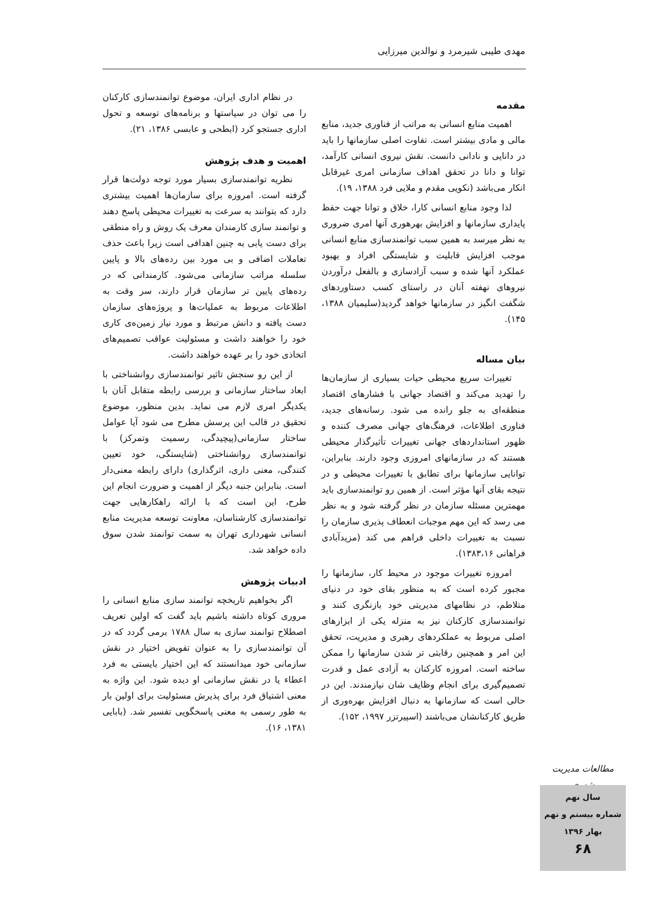مهدی طیبی شیرمرد و نوالدین میرزایی
مقدمه
اهمیت منابع انسانی به مراتب از فناوری جدید، منابع مالی و مادی بیشتر است. تفاوت اصلی سازمانها را باید در دانایی و نادانی دانست. نقش نیروی انسانی کارآمد، توانا و دانا در تحقق اهداف سازمانی امری غیرقابل انکار می‌باشد (نکویی مقدم و ملایی فرد ۱۳۸۸، ۱۹).
لذا وجود منابع انسانی کارا، خلاق و توانا جهت حفظ پایداری سازمانها و افزایش بهرهوری آنها امری ضروری به نظر میرسد به همین سبب توانمندسازی منابع انسانی موجب افزایش قابلیت و شایستگی افراد و بهبود عملکرد آنها شده و سبب آزادسازی و بالفعل درآوردن نیروهای نهفته آنان در راستای کسب دستاوردهای شگفت انگیز در سازمانها خواهد گردید(سلیمیان ۱۳۸۸، ۱۴۵).
بیان مساله
تغییرات سریع محیطی حیات بسیاری از سازمان‌ها را تهدید می‌کند و اقتصاد جهانی با فشارهای اقتصاد منطقه‌ای به جلو رانده می شود. رسانه‌های جدید، فناوری اطلاعات، فرهنگ‌های جهانی مصرف کننده و ظهور استانداردهای جهانی تغییرات تأثیرگذار محیطی هستند که در سازمانهای امروزی وجود دارند. بنابراین، توانایی سازمانها برای تطابق با تغییرات محیطی و در نتیجه بقای آنها مؤثر است. از همین رو توانمندسازی باید مهمترین مسئله سازمان در نظر گرفته شود و به نظر می رسد که این مهم موجبات انعطاف پذیری سازمان را نسبت به تغییرات داخلی فراهم می کند (مزیدآبادی فراهانی ۱۳۸۳،۱۶).
امروزه تغییرات موجود در محیط کار، سازمانها را مجبور کرده است که به منظور بقای خود در دنیای متلاطم، در نظامهای مدیریتی خود بازنگری کنند و توانمندسازی کارکنان نیز به منزله یکی از ابزارهای اصلی مربوط به عملکردهای رهبری و مدیریت، تحقق این امر و همچنین رقابتی تر شدن سازمانها را ممکن ساخته است. امروزه کارکنان به آزادی عمل و قدرت تصمیم‌گیری برای انجام وظایف شان نیازمندند. این در حالی است که سازمانها به دنبال افزایش بهره‌وری از طریق کارکنانشان می‌باشند (اسپیرتزر ۱۹۹۷، ۱۵۲).
در نظام اداری ایران، موضوع توانمندسازی کارکنان را می توان در سیاستها و برنامه‌های توسعه و تحول اداری جستجو کرد (ابطحی و عابسی ۱۳۸۶، ۲۱).
اهمیت و هدف پژوهش
نظریه توانمندسازی بسیار مورد توجه دولت‌ها قرار گرفته است. امروزه برای سازمان‌ها اهمیت بیشتری دارد که بتوانند به سرعت به تغییرات محیطی پاسخ دهند و توانمند سازی کارمندان معرف یک روش و راه منطقی برای دست یابی به چنین اهدافی است زیرا باعث حذف تعاملات اضافی و بی مورد بین رده‌های بالا و پایین سلسله مراتب سازمانی می‌شود. کارمندانی که در رده‌های پایین تر سازمان قرار دارند، سر وقت به اطلاعات مربوط به عملیات‌ها و پروژه‌های سازمان دست یافته و دانش مرتبط و مورد نیاز زمین‌ه‌ی کاری خود را خواهند داشت و مسئولیت عواقب تصمیم‌های اتخاذی خود را بر عهده خواهند داشت.
از این رو سنجش تاثیر توانمندسازی روانشناختی با ابعاد ساختار سازمانی و بررسی رابطه متقابل آنان با یکدیگر امری لازم می نماید. بدین منظور، موضوع تحقیق در قالب این پرسش مطرح می شود آیا عوامل ساختار سازمانی(پیچیدگی، رسمیت وتمرکز) با توانمندسازی روانشناختی (شایستگی، خود تعیین کنندگی، معنی داری، اثرگذاری) دارای رابطه معنی‌دار است. بنابراین جنبه دیگر از اهمیت و ضرورت انجام این طرح، این است که با ارائه راهکارهایی جهت توانمندسازی کارشناسان، معاونت توسعه مدیریت منابع انسانی شهرداری تهران به سمت توانمند شدن سوق داده خواهد شد.
ادبیات پژوهش
اگر بخواهیم تاریخچه توانمند سازی منابع انسانی را مروری کوتاه داشته باشیم باید گفت که اولین تعریف اصطلاح توانمند سازی به سال ۱۷۸۸ برمی گردد که در آن توانمندسازی را به عنوان تفویض اختیار در نقش سازمانی خود میدانستند که این اختیار بایستی به فرد اعطاء یا در نقش سازمانی او دیده شود. این واژه به معنی اشتیاق فرد برای پذیرش مسئولیت برای اولین بار به طور رسمی به معنی پاسخگویی تفسیر شد. (بابایی ۱۳۸۱، ۱۶).
مطالعات مدیریت شهری
سال نهم
شماره بیستم و نهم
بهار ۱۳۹۶
۶۸